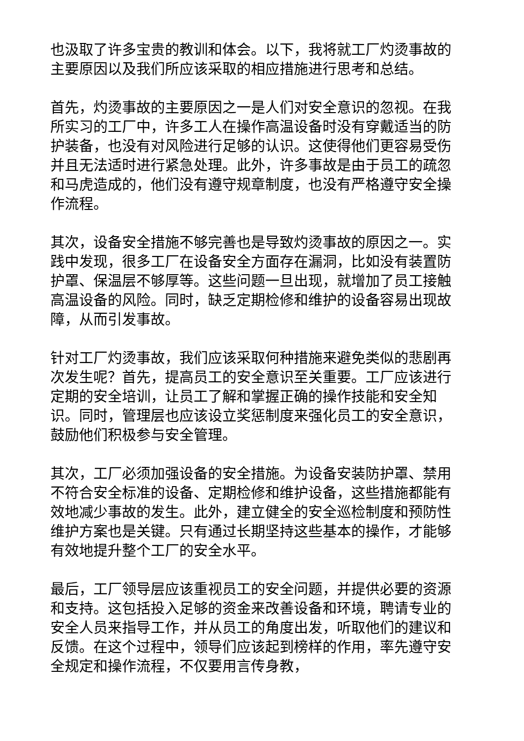也汲取了许多宝贵的教训和体会。以下，我将就工厂灼烫事故的主要原因以及我们所应该采取的相应措施进行思考和总结。
首先，灼烫事故的主要原因之一是人们对安全意识的忽视。在我所实习的工厂中，许多工人在操作高温设备时没有穿戴适当的防护装备，也没有对风险进行足够的认识。这使得他们更容易受伤并且无法适时进行紧急处理。此外，许多事故是由于员工的疏忽和马虎造成的，他们没有遵守规章制度，也没有严格遵守安全操作流程。
其次，设备安全措施不够完善也是导致灼烫事故的原因之一。实践中发现，很多工厂在设备安全方面存在漏洞，比如没有装置防护罩、保温层不够厚等。这些问题一旦出现，就增加了员工接触高温设备的风险。同时，缺乏定期检修和维护的设备容易出现故障，从而引发事故。
针对工厂灼烫事故，我们应该采取何种措施来避免类似的悲剧再次发生呢？首先，提高员工的安全意识至关重要。工厂应该进行定期的安全培训，让员工了解和掌握正确的操作技能和安全知识。同时，管理层也应该设立奖惩制度来强化员工的安全意识，鼓励他们积极参与安全管理。
其次，工厂必须加强设备的安全措施。为设备安装防护罩、禁用不符合安全标准的设备、定期检修和维护设备，这些措施都能有效地减少事故的发生。此外，建立健全的安全巡检制度和预防性维护方案也是关键。只有通过长期坚持这些基本的操作，才能够有效地提升整个工厂的安全水平。
最后，工厂领导层应该重视员工的安全问题，并提供必要的资源和支持。这包括投入足够的资金来改善设备和环境，聘请专业的安全人员来指导工作，并从员工的角度出发，听取他们的建议和反馈。在这个过程中，领导们应该起到榜样的作用，率先遵守安全规定和操作流程，不仅要用言传身教，